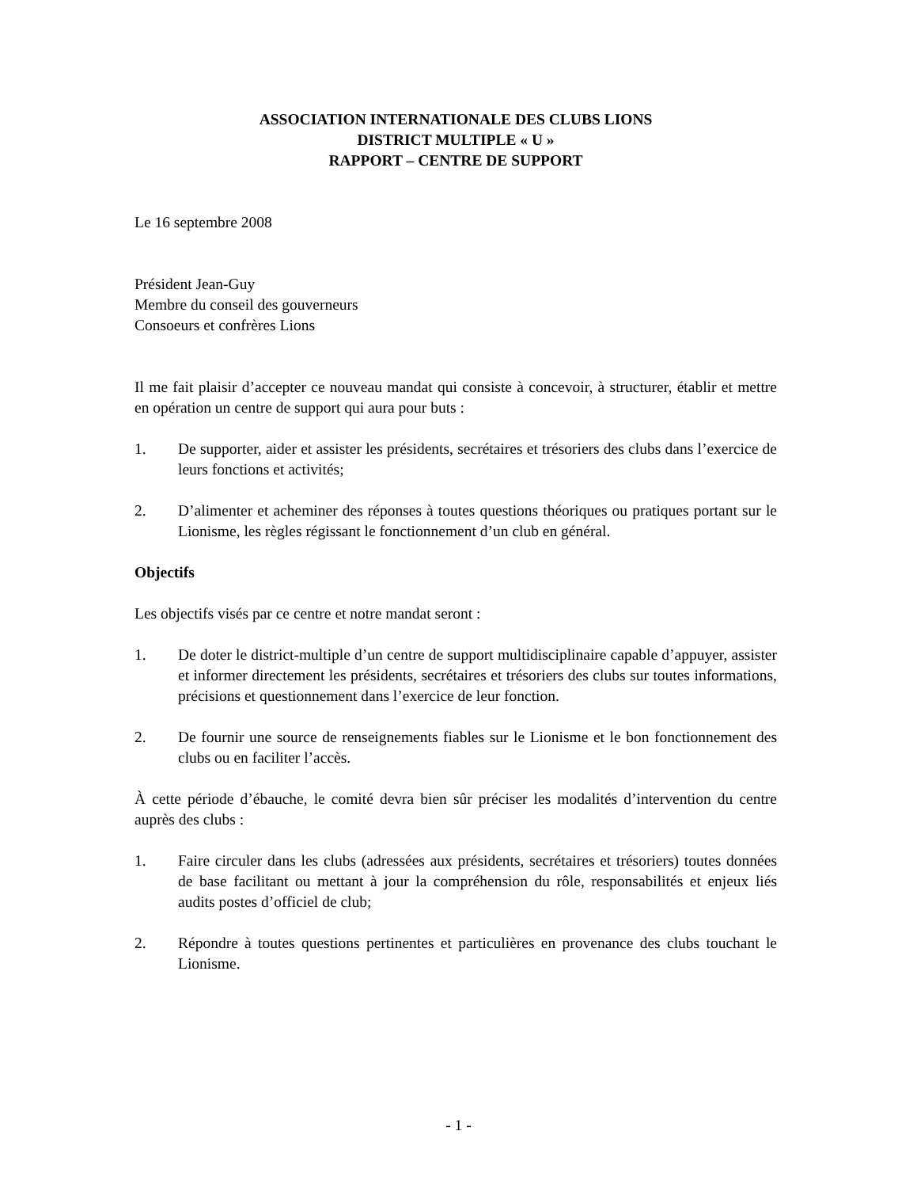ASSOCIATION INTERNATIONALE DES CLUBS LIONS
DISTRICT MULTIPLE « U »
RAPPORT – CENTRE DE SUPPORT
Le 16 septembre 2008
Président Jean-Guy
Membre du conseil des gouverneurs
Consoeurs et confrères Lions
Il me fait plaisir d’accepter ce nouveau mandat qui consiste à concevoir, à structurer, établir et mettre en opération un centre de support qui aura pour buts :
1. De supporter, aider et assister les présidents, secrétaires et trésoriers des clubs dans l’exercice de leurs fonctions et activités;
2. D’alimenter et acheminer des réponses à toutes questions théoriques ou pratiques portant sur le Lionisme, les règles régissant le fonctionnement d’un club en général.
Objectifs
Les objectifs visés par ce centre et notre mandat seront :
1. De doter le district-multiple d’un centre de support multidisciplinaire capable d’appuyer, assister et informer directement les présidents, secrétaires et trésoriers des clubs sur toutes informations, précisions et questionnement dans l’exercice de leur fonction.
2. De fournir une source de renseignements fiables sur le Lionisme et le bon fonctionnement des clubs ou en faciliter l’accès.
À cette période d’ébauche, le comité devra bien sûr préciser les modalités d’intervention du centre auprès des clubs :
1. Faire circuler dans les clubs (adressées aux présidents, secrétaires et trésoriers) toutes données de base facilitant ou mettant à jour la compréhension du rôle, responsabilités et enjeux liés audits postes d’officiel de club;
2. Répondre à toutes questions pertinentes et particulières en provenance des clubs touchant le Lionisme.
- 1 -